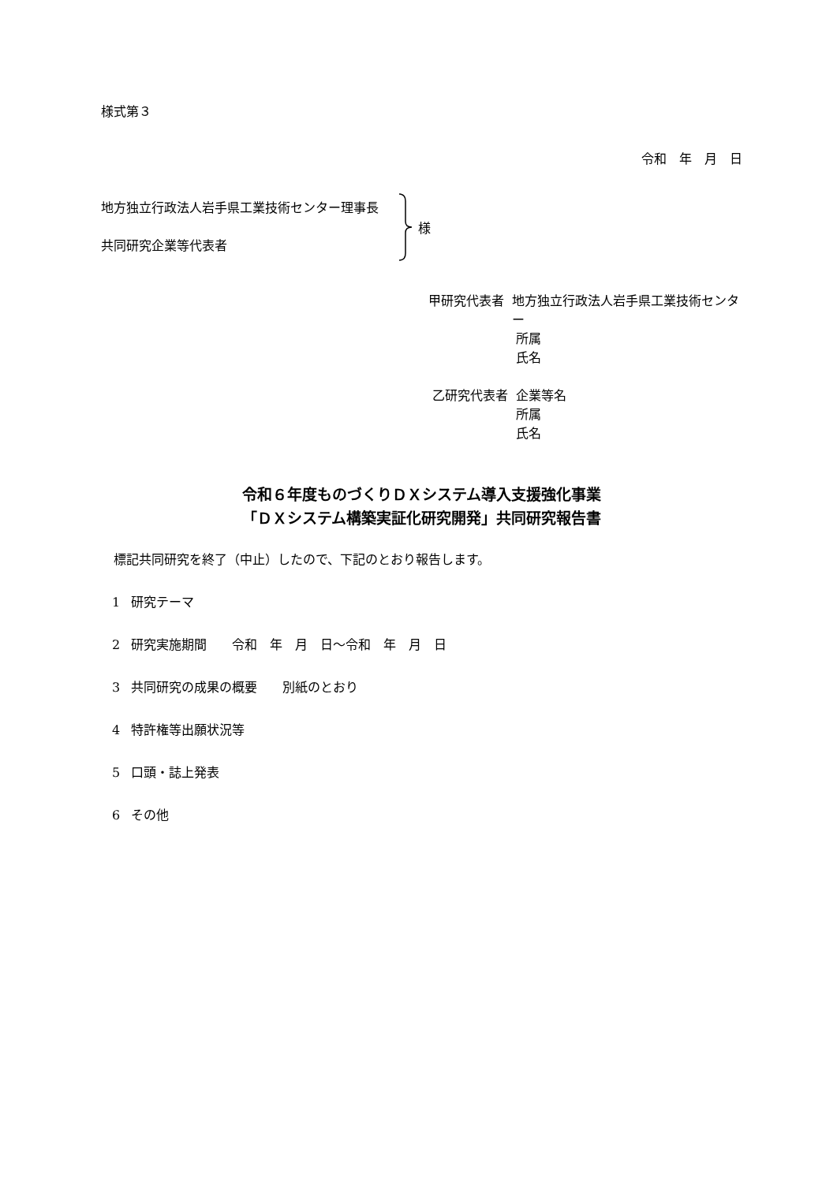様式第３
令和　年　月　日
地方独立行政法人岩手県工業技術センター理事長
共同研究企業等代表者
様
甲研究代表者 地方独立行政法人岩手県工業技術センター
所属
氏名
乙研究代表者 企業等名
所属
氏名
令和６年度ものづくりＤＸシステム導入支援強化事業
「ＤＸシステム構築実証化研究開発」共同研究報告書
標記共同研究を終了（中止）したので、下記のとおり報告します。
1 研究テーマ
2 研究実施期間　　令和　年　月　日～令和　年　月　日
3 共同研究の成果の概要　　別紙のとおり
4 特許権等出願状況等
5 口頭・誌上発表
6 その他